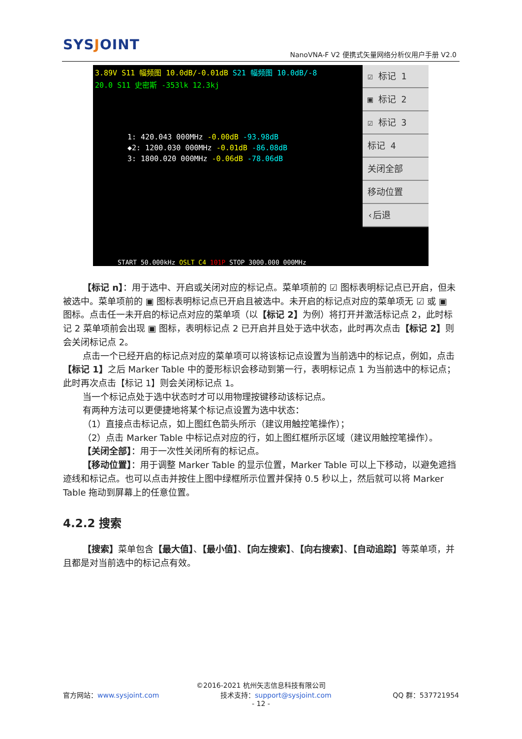SYSJOINT
NanoVNA-F V2 便携式矢量网络分析仪用户手册 V2.0
3.89V S11 幅频图 10.0dB/-0.01dB S21 幅频图 10.0dB/-8
20.0 S11 史密斯 -353lk 12.3kj
1: 420.043 000MHz -0.00dB -93.98dB
◆2: 1200.030 000MHz -0.01dB -86.08dB
3: 1800.020 000MHz -0.06dB -78.06dB
START 50.000kHz OSLT C4 101P STOP 3000.000 000MHz
☑ 标记 1
▣ 标记 2
☑ 标记 3
标记 4
关闭全部
移动位置
‹后退
【标记 n】：用于选中、开启或关闭对应的标记点。菜单项前的 ☑ 图标表明标记点已开启，但未被选中。菜单项前的 ▣ 图标表明标记点已开启且被选中。未开启的标记点对应的菜单项无 ☑ 或 ▣ 图标。点击任一未开启的标记点对应的菜单项（以【标记 2】为例）将打开并激活标记点 2，此时标记 2 菜单项前会出现 ▣ 图标，表明标记点 2 已开启并且处于选中状态，此时再次点击【标记 2】则会关闭标记点 2。
点击一个已经开启的标记点对应的菜单项可以将该标记点设置为当前选中的标记点，例如，点击【标记 1】之后 Marker Table 中的菱形标识会移动到第一行，表明标记点 1 为当前选中的标记点；此时再次点击【标记 1】则会关闭标记点 1。
当一个标记点处于选中状态时才可以用物理按键移动该标记点。
有两种方法可以更便捷地将某个标记点设置为选中状态：
（1）直接点击标记点，如上图红色箭头所示（建议用触控笔操作）；
（2）点击 Marker Table 中标记点对应的行，如上图红框所示区域（建议用触控笔操作）。
【关闭全部】：用于一次性关闭所有的标记点。
【移动位置】：用于调整 Marker Table 的显示位置，Marker Table 可以上下移动，以避免遮挡迹线和标记点。也可以点击并按住上图中绿框所示位置并保持 0.5 秒以上，然后就可以将 Marker Table 拖动到屏幕上的任意位置。
4.2.2 搜索
【搜索】菜单包含【最大值】、【最小值】、【向左搜索】、【向右搜索】、【自动追踪】等菜单项，并且都是对当前选中的标记点有效。
©2016-2021 杭州矢志信息科技有限公司
官方网站：www.sysjoint.com 技术支持：support@sysjoint.com QQ 群：537721954
- 12 -